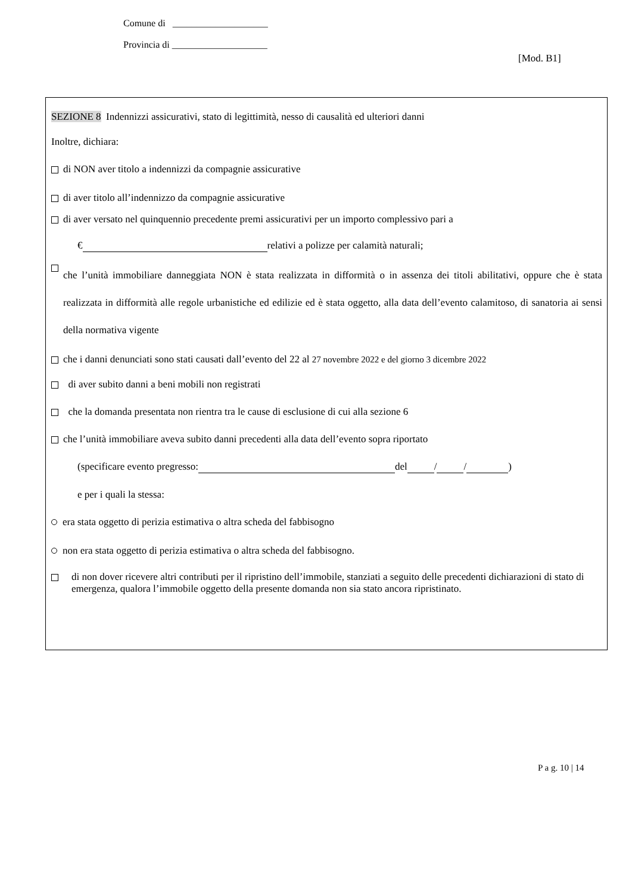Comune di ____________________
Provincia di ____________________
[Mod. B1]
SEZIONE 8 Indennizzi assicurativi, stato di legittimità, nesso di causalità ed ulteriori danni
Inoltre, dichiara:
di NON aver titolo a indennizzi da compagnie assicurative
di aver titolo all’indennizzo da compagnie assicurative
di aver versato nel quinquennio precedente premi assicurativi per un importo complessivo pari a
€ relativi a polizze per calamità naturali;
che l’unità immobiliare danneggiata NON è stata realizzata in difformità o in assenza dei titoli abilitativi, oppure che è stata realizzata in difformità alle regole urbanistiche ed edilizie ed è stata oggetto, alla data dell’evento calamitoso, di sanatoria ai sensi della normativa vigente
che i danni denunciati sono stati causati dall’evento del 22 al 27 novembre 2022 e del giorno 3 dicembre 2022
di aver subito danni a beni mobili non registrati
che la domanda presentata non rientra tra le cause di esclusione di cui alla sezione 6
che l’unità immobiliare aveva subito danni precedenti alla data dell’evento sopra riportato
(specificare evento pregresso: del / / )
e per i quali la stessa:
era stata oggetto di perizia estimativa o altra scheda del fabbisogno
non era stata oggetto di perizia estimativa o altra scheda del fabbisogno.
di non dover ricevere altri contributi per il ripristino dell’immobile, stanziati a seguito delle precedenti dichiarazioni di stato di emergenza, qualora l’immobile oggetto della presente domanda non sia stato ancora ripristinato.
P a g. 10 | 14